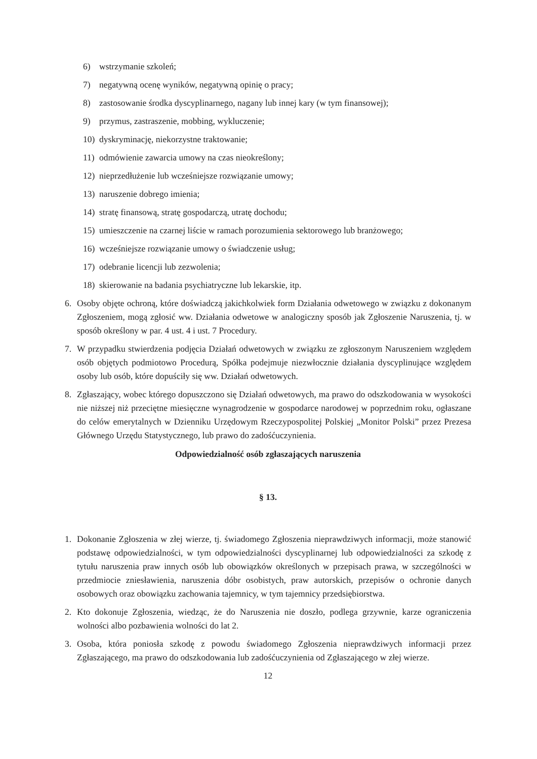6) wstrzymanie szkoleń;
7) negatywną ocenę wyników, negatywną opinię o pracy;
8) zastosowanie środka dyscyplinarnego, nagany lub innej kary (w tym finansowej);
9) przymus, zastraszenie, mobbing, wykluczenie;
10) dyskryminację, niekorzystne traktowanie;
11) odmówienie zawarcia umowy na czas nieokreślony;
12) nieprzedłużenie lub wcześniejsze rozwiązanie umowy;
13) naruszenie dobrego imienia;
14) stratę finansową, stratę gospodarczą, utratę dochodu;
15) umieszczenie na czarnej liście w ramach porozumienia sektorowego lub branżowego;
16) wcześniejsze rozwiązanie umowy o świadczenie usług;
17) odebranie licencji lub zezwolenia;
18) skierowanie na badania psychiatryczne lub lekarskie, itp.
6. Osoby objęte ochroną, które doświadczą jakichkolwiek form Działania odwetowego w związku z dokonanym Zgłoszeniem, mogą zgłosić ww. Działania odwetowe w analogiczny sposób jak Zgłoszenie Naruszenia, tj. w sposób określony w par. 4 ust. 4 i ust. 7 Procedury.
7. W przypadku stwierdzenia podjęcia Działań odwetowych w związku ze zgłoszonym Naruszeniem względem osób objętych podmiotowo Procedurą, Spółka podejmuje niezwłocznie działania dyscyplinujące względem osoby lub osób, które dopuściły się ww. Działań odwetowych.
8. Zgłaszający, wobec którego dopuszczono się Działań odwetowych, ma prawo do odszkodowania w wysokości nie niższej niż przeciętne miesięczne wynagrodzenie w gospodarce narodowej w poprzednim roku, ogłaszane do celów emerytalnych w Dzienniku Urzędowym Rzeczypospolitej Polskiej „Monitor Polski” przez Prezesa Głównego Urzędu Statystycznego, lub prawo do zadośćuczynienia.
Odpowiedzialność osób zgłaszających naruszenia
§ 13.
1. Dokonanie Zgłoszenia w złej wierze, tj. świadomego Zgłoszenia nieprawdziwych informacji, może stanowić podstawę odpowiedzialności, w tym odpowiedzialności dyscyplinarnej lub odpowiedzialności za szkodę z tytułu naruszenia praw innych osób lub obowiązków określonych w przepisach prawa, w szczególności w przedmiocie zniesławienia, naruszenia dóbr osobistych, praw autorskich, przepisów o ochronie danych osobowych oraz obowiązku zachowania tajemnicy, w tym tajemnicy przedsiębiorstwa.
2. Kto dokonuje Zgłoszenia, wiedząc, że do Naruszenia nie doszło, podlega grzywnie, karze ograniczenia wolności albo pozbawienia wolności do lat 2.
3. Osoba, która poniosła szkodę z powodu świadomego Zgłoszenia nieprawdziwych informacji przez Zgłaszającego, ma prawo do odszkodowania lub zadośćuczynienia od Zgłaszającego w złej wierze.
12